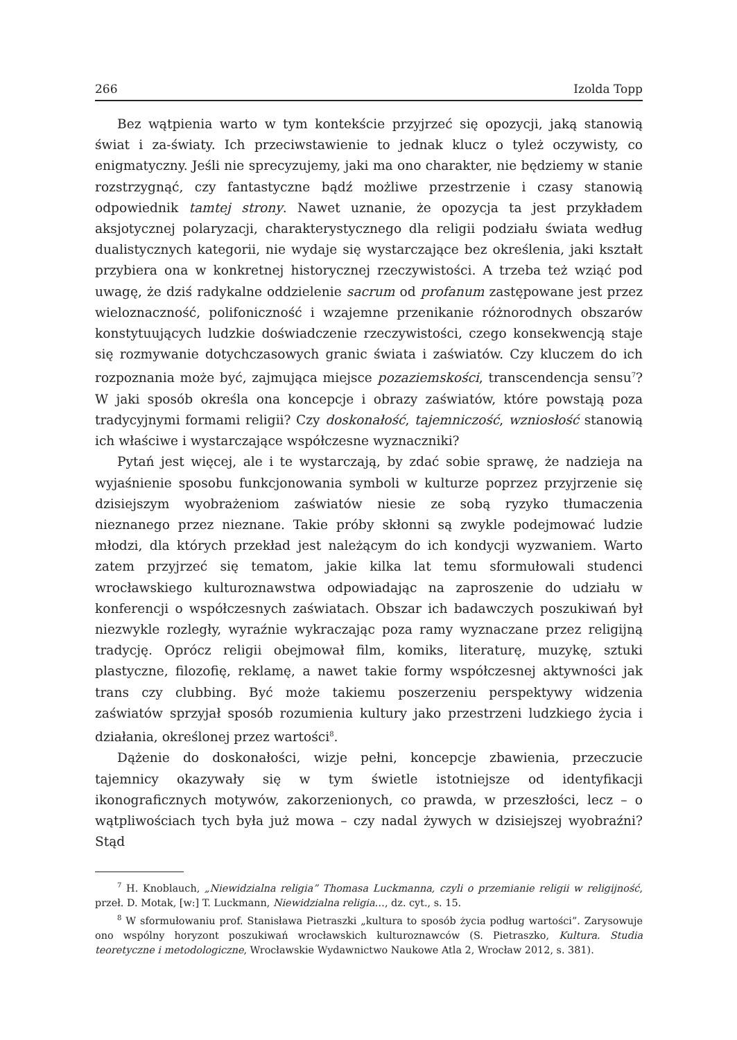266 Izolda Topp
Bez wątpienia warto w tym kontekście przyjrzeć się opozycji, jaką stanowią świat i za-światy. Ich przeciwstawienie to jednak klucz o tyleż oczywisty, co enigmatyczny. Jeśli nie sprecyzujemy, jaki ma ono charakter, nie będziemy w stanie rozstrzygnąć, czy fantastyczne bądź możliwe przestrzenie i czasy stanowią odpowiednik tamtej strony. Nawet uznanie, że opozycja ta jest przykładem aksjotycznej polaryzacji, charakterystycznego dla religii podziału świata według dualistycznych kategorii, nie wydaje się wystarczające bez określenia, jaki kształt przybiera ona w konkretnej historycznej rzeczywistości. A trzeba też wziąć pod uwagę, że dziś radykalne oddzielenie sacrum od profanum zastępowane jest przez wieloznaczność, polifoniczność i wzajemne przenikanie różnorodnych obszarów konstytuujących ludzkie doświadczenie rzeczywistości, czego konsekwencją staje się rozmywanie dotychczasowych granic świata i zaświatów. Czy kluczem do ich rozpoznania może być, zajmująca miejsce pozaziemskości, transcendencja sensu<sup>7</sup>? W jaki sposób określa ona koncepcje i obrazy zaświatów, które powstają poza tradycyjnymi formami religii? Czy doskonałość, tajemniczość, wzniosłość stanowią ich właściwe i wystarczające współczesne wyznaczniki?
Pytań jest więcej, ale i te wystarczają, by zdać sobie sprawę, że nadzieja na wyjaśnienie sposobu funkcjonowania symboli w kulturze poprzez przyjrzenie się dzisiejszym wyobrażeniom zaświatów niesie ze sobą ryzyko tłumaczenia nieznanego przez nieznane. Takie próby skłonni są zwykle podejmować ludzie młodzi, dla których przekład jest należącym do ich kondycji wyzwaniem. Warto zatem przyjrzeć się tematom, jakie kilka lat temu sformułowali studenci wrocławskiego kulturoznawstwa odpowiadając na zaproszenie do udziału w konferencji o współczesnych zaświatach. Obszar ich badawczych poszukiwań był niezwykle rozległy, wyraźnie wykraczając poza ramy wyznaczane przez religijną tradycję. Oprócz religii obejmował film, komiks, literaturę, muzykę, sztuki plastyczne, filozofię, reklamę, a nawet takie formy współczesnej aktywności jak trans czy clubbing. Być może takiemu poszerzeniu perspektywy widzenia zaświatów sprzyjał sposób rozumienia kultury jako przestrzeni ludzkiego życia i działania, określonej przez wartości<sup>8</sup>.
Dążenie do doskonałości, wizje pełni, koncepcje zbawienia, przeczucie tajemnicy okazywały się w tym świetle istotniejsze od identyfikacji ikonograficznych motywów, zakorzenionych, co prawda, w przeszłości, lecz – o wątpliwościach tych była już mowa – czy nadal żywych w dzisiejszej wyobraźni? Stąd
<sup>7</sup> H. Knoblauch, „Niewidzialna religia” Thomasa Luckmanna, czyli o przemianie religii w religijność, przeł. D. Motak, [w:] T. Luckmann, Niewidzialna religia…, dz. cyt., s. 15.
<sup>8</sup> W sformułowaniu prof. Stanisława Pietraszki „kultura to sposób życia podług wartości”. Zarysowuje ono wspólny horyzont poszukiwań wrocławskich kulturoznawców (S. Pietraszko, Kultura. Studia teoretyczne i metodologiczne, Wrocławskie Wydawnictwo Naukowe Atla 2, Wrocław 2012, s. 381).